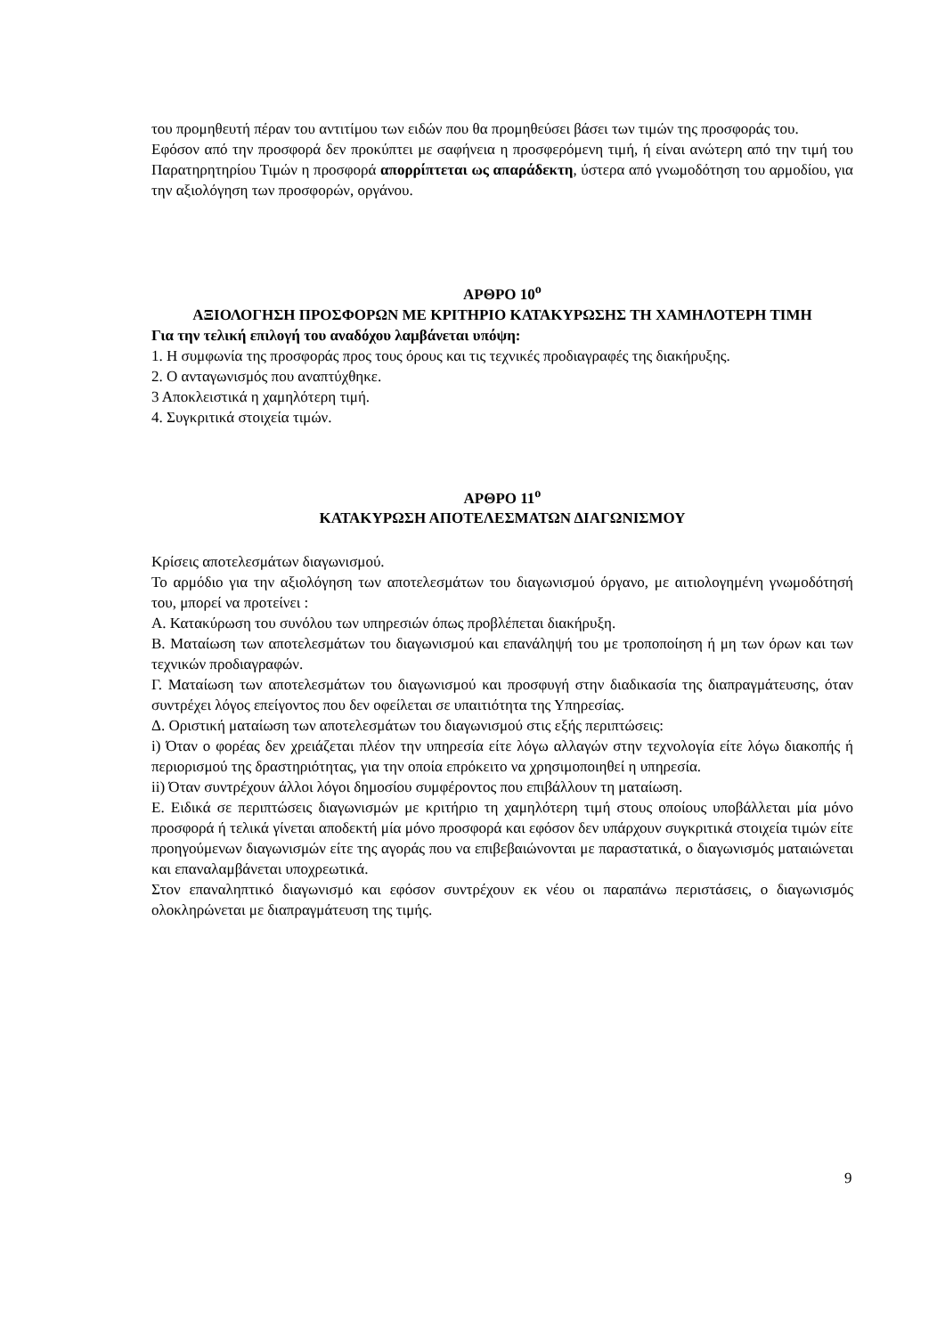του προμηθευτή πέραν του αντιτίμου των ειδών που θα προμηθεύσει βάσει των τιμών της προσφοράς του.
Εφόσον από την προσφορά δεν προκύπτει με σαφήνεια η προσφερόμενη τιμή, ή είναι ανώτερη από την τιμή του Παρατηρητηρίου Τιμών η προσφορά απορρίπτεται ως απαράδεκτη, ύστερα από γνωμοδότηση του αρμοδίου, για την αξιολόγηση των προσφορών, οργάνου.
ΑΡΘΡΟ 10<sup>ο</sup>
ΑΞΙΟΛΟΓΗΣΗ ΠΡΟΣΦΟΡΩΝ ΜΕ ΚΡΙΤΗΡΙΟ ΚΑΤΑΚΥΡΩΣΗΣ ΤΗ ΧΑΜΗΛΟΤΕΡΗ ΤΙΜΗ
Για την τελική επιλογή του αναδόχου λαμβάνεται υπόψη:
1. Η συμφωνία της προσφοράς προς τους όρους και τις τεχνικές προδιαγραφές της διακήρυξης.
2. Ο ανταγωνισμός που αναπτύχθηκε.
3 Αποκλειστικά η χαμηλότερη τιμή.
4. Συγκριτικά στοιχεία τιμών.
ΑΡΘΡΟ 11<sup>ο</sup>
ΚΑΤΑΚΥΡΩΣΗ ΑΠΟΤΕΛΕΣΜΑΤΩΝ ΔΙΑΓΩΝΙΣΜΟΥ
Κρίσεις αποτελεσμάτων διαγωνισμού.
Το αρμόδιο για την αξιολόγηση των αποτελεσμάτων του διαγωνισμού όργανο, με αιτιολογημένη γνωμοδότησή του, μπορεί να προτείνει :
Α. Κατακύρωση του συνόλου των υπηρεσιών όπως προβλέπεται διακήρυξη.
Β. Ματαίωση των αποτελεσμάτων του διαγωνισμού και επανάληψή του με τροποποίηση ή μη των όρων και των τεχνικών προδιαγραφών.
Γ. Ματαίωση των αποτελεσμάτων του διαγωνισμού και προσφυγή στην διαδικασία της διαπραγμάτευσης, όταν συντρέχει λόγος επείγοντος που δεν οφείλεται σε υπαιτιότητα της Υπηρεσίας.
Δ. Οριστική ματαίωση των αποτελεσμάτων του διαγωνισμού στις εξής περιπτώσεις:
i) Όταν ο φορέας δεν χρειάζεται πλέον την υπηρεσία είτε λόγω αλλαγών στην τεχνολογία είτε λόγω διακοπής ή περιορισμού της δραστηριότητας, για την οποία επρόκειτο να χρησιμοποιηθεί η υπηρεσία.
ii) Όταν συντρέχουν άλλοι λόγοι δημοσίου συμφέροντος που επιβάλλουν τη ματαίωση.
Ε. Ειδικά σε περιπτώσεις διαγωνισμών με κριτήριο τη χαμηλότερη τιμή στους οποίους υποβάλλεται μία μόνο προσφορά ή τελικά γίνεται αποδεκτή μία μόνο προσφορά και εφόσον δεν υπάρχουν συγκριτικά στοιχεία τιμών είτε προηγούμενων διαγωνισμών είτε της αγοράς που να επιβεβαιώνονται με παραστατικά, ο διαγωνισμός ματαιώνεται και επαναλαμβάνεται υποχρεωτικά.
Στον επαναληπτικό διαγωνισμό και εφόσον συντρέχουν εκ νέου οι παραπάνω περιστάσεις, ο διαγωνισμός ολοκληρώνεται με διαπραγμάτευση της τιμής.
9